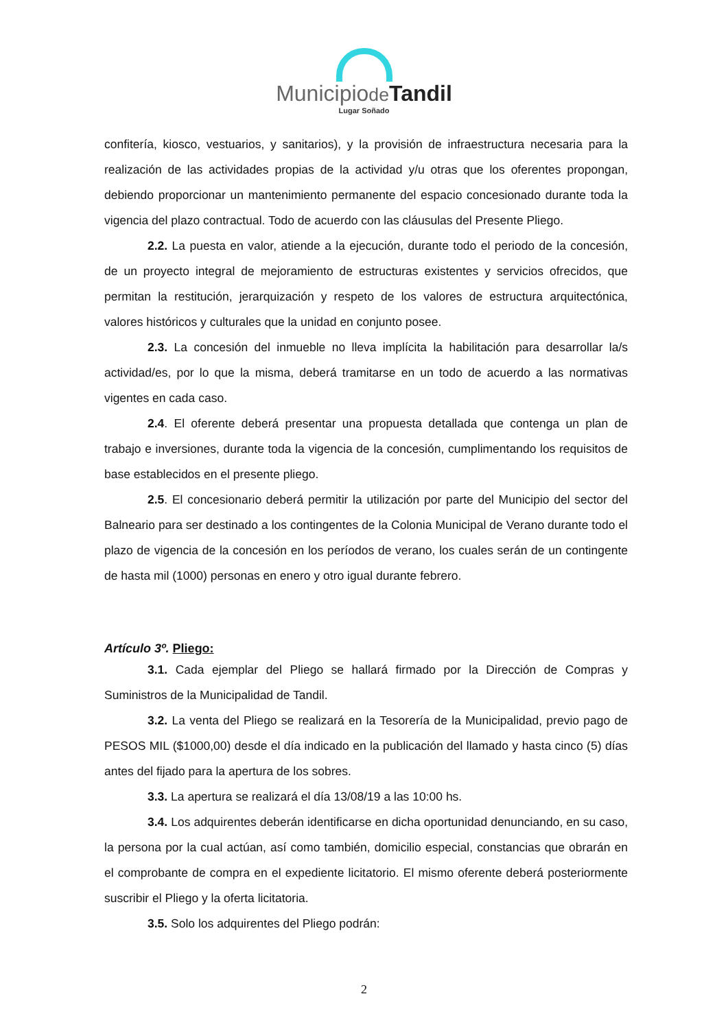Municipiode Tandil
Lugar Soñado
confitería, kiosco, vestuarios, y sanitarios), y la provisión de infraestructura necesaria para la realización de las actividades propias de la actividad y/u otras que los oferentes propongan, debiendo proporcionar un mantenimiento permanente del espacio concesionado durante toda la vigencia del plazo contractual. Todo de acuerdo con las cláusulas del Presente Pliego.
2.2. La puesta en valor, atiende a la ejecución, durante todo el periodo de la concesión, de un proyecto integral de mejoramiento de estructuras existentes y servicios ofrecidos, que permitan la restitución, jerarquización y respeto de los valores de estructura arquitectónica, valores históricos y culturales que la unidad en conjunto posee.
2.3. La concesión del inmueble no lleva implícita la habilitación para desarrollar la/s actividad/es, por lo que la misma, deberá tramitarse en un todo de acuerdo a las normativas vigentes en cada caso.
2.4. El oferente deberá presentar una propuesta detallada que contenga un plan de trabajo e inversiones, durante toda la vigencia de la concesión, cumplimentando los requisitos de base establecidos en el presente pliego.
2.5. El concesionario deberá permitir la utilización por parte del Municipio del sector del Balneario para ser destinado a los contingentes de la Colonia Municipal de Verano durante todo el plazo de vigencia de la concesión en los períodos de verano, los cuales serán de un contingente de hasta mil (1000) personas en enero y otro igual durante febrero.
Artículo 3º. Pliego:
3.1. Cada ejemplar del Pliego se hallará firmado por la Dirección de Compras y Suministros de la Municipalidad de Tandil.
3.2. La venta del Pliego se realizará en la Tesorería de la Municipalidad, previo pago de PESOS MIL ($1000,00) desde el día indicado en la publicación del llamado y hasta cinco (5) días antes del fijado para la apertura de los sobres.
3.3. La apertura se realizará el día 13/08/19 a las 10:00 hs.
3.4. Los adquirentes deberán identificarse en dicha oportunidad denunciando, en su caso, la persona por la cual actúan, así como también, domicilio especial, constancias que obrarán en el comprobante de compra en el expediente licitatorio. El mismo oferente deberá posteriormente suscribir el Pliego y la oferta licitatoria.
3.5. Solo los adquirentes del Pliego podrán:
2